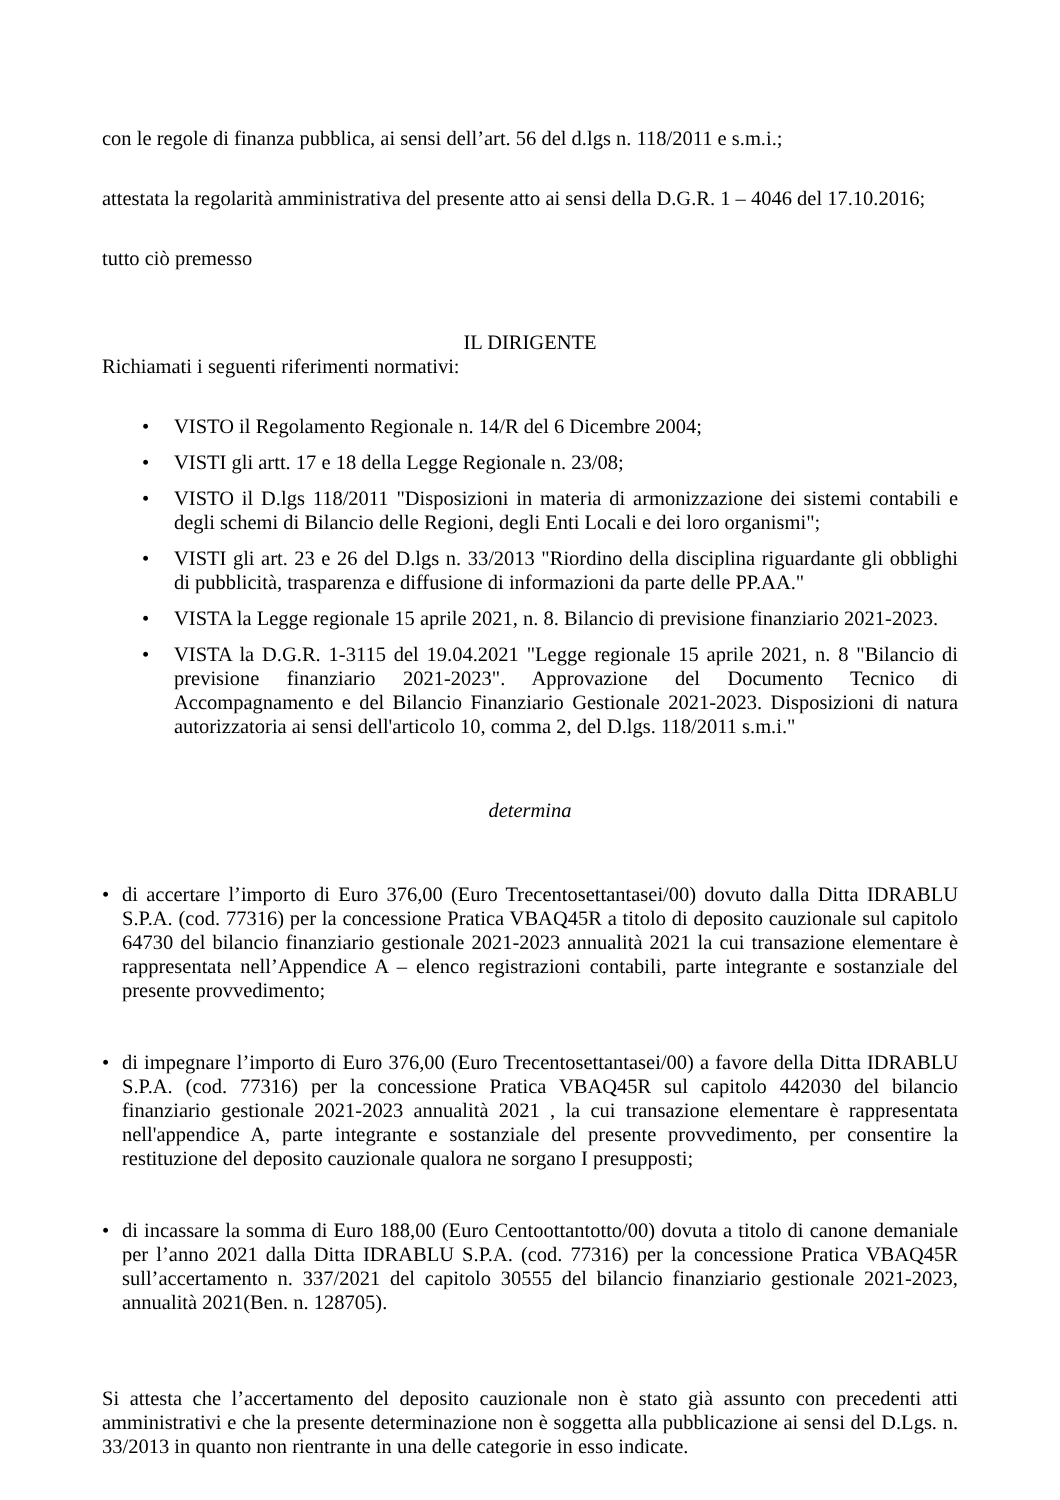con le regole di finanza pubblica, ai sensi dell’art. 56 del d.lgs n. 118/2011 e s.m.i.;
attestata la regolarità amministrativa del presente atto ai sensi della D.G.R. 1 – 4046 del 17.10.2016;
tutto ciò premesso
IL DIRIGENTE
Richiamati i seguenti riferimenti normativi:
• VISTO il Regolamento Regionale n. 14/R del 6 Dicembre 2004;
• VISTI gli artt. 17 e 18 della Legge Regionale n. 23/08;
• VISTO il D.lgs 118/2011 "Disposizioni in materia di armonizzazione dei sistemi contabili e degli schemi di Bilancio delle Regioni, degli Enti Locali e dei loro organismi";
• VISTI gli art. 23 e 26 del D.lgs n. 33/2013 "Riordino della disciplina riguardante gli obblighi di pubblicità, trasparenza e diffusione di informazioni da parte delle PP.AA."
• VISTA la Legge regionale 15 aprile 2021, n. 8. Bilancio di previsione finanziario 2021-2023.
• VISTA la D.G.R. 1-3115 del 19.04.2021 "Legge regionale 15 aprile 2021, n. 8 "Bilancio di previsione finanziario 2021-2023". Approvazione del Documento Tecnico di Accompagnamento e del Bilancio Finanziario Gestionale 2021-2023. Disposizioni di natura autorizzatoria ai sensi dell'articolo 10, comma 2, del D.lgs. 118/2011 s.m.i."
determina
• di accertare l’importo di Euro 376,00 (Euro Trecentosettantasei/00) dovuto dalla Ditta IDRABLU S.P.A. (cod. 77316) per la concessione Pratica VBAQ45R a titolo di deposito cauzionale sul capitolo 64730 del bilancio finanziario gestionale 2021-2023 annualità 2021 la cui transazione elementare è rappresentata nell’Appendice A – elenco registrazioni contabili, parte integrante e sostanziale del presente provvedimento;
• di impegnare l’importo di Euro 376,00 (Euro Trecentosettantasei/00) a favore della Ditta IDRABLU S.P.A. (cod. 77316) per la concessione Pratica VBAQ45R sul capitolo 442030 del bilancio finanziario gestionale 2021-2023 annualità 2021 , la cui transazione elementare è rappresentata nell'appendice A, parte integrante e sostanziale del presente provvedimento, per consentire la restituzione del deposito cauzionale qualora ne sorgano I presupposti;
• di incassare la somma di Euro 188,00 (Euro Centoottantotto/00) dovuta a titolo di canone demaniale per l’anno 2021 dalla Ditta IDRABLU S.P.A. (cod. 77316) per la concessione Pratica VBAQ45R sull’accertamento n. 337/2021 del capitolo 30555 del bilancio finanziario gestionale 2021-2023, annualità 2021(Ben. n. 128705).
Si attesta che l’accertamento del deposito cauzionale non è stato già assunto con precedenti atti amministrativi e che la presente determinazione non è soggetta alla pubblicazione ai sensi del D.Lgs. n. 33/2013 in quanto non rientrante in una delle categorie in esso indicate.